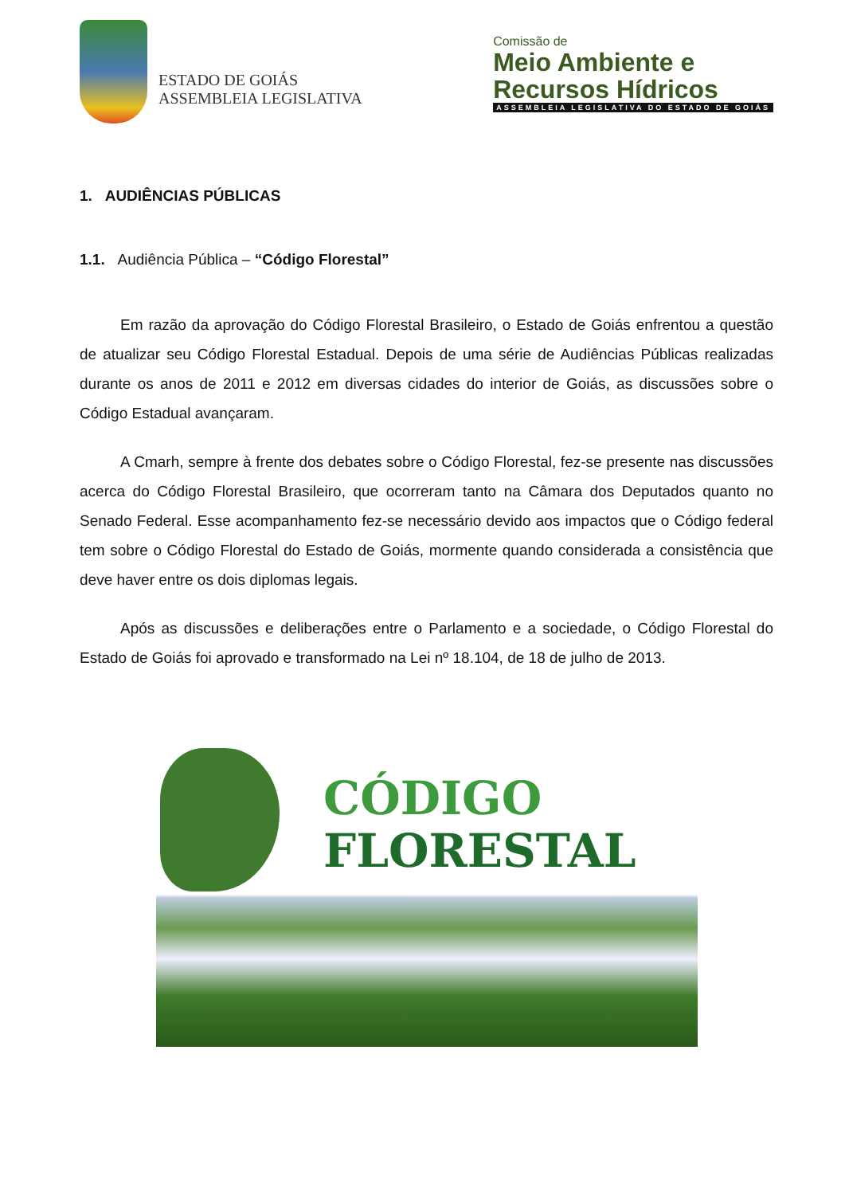ESTADO DE GOIÁS
ASSEMBLEIA LEGISLATIVA
Comissão de
Meio Ambiente e
Recursos Hídricos
ASSEMBLEIA LEGISLATIVA DO ESTADO DE GOIÁS
1. AUDIÊNCIAS PÚBLICAS
1.1. Audiência Pública – “Código Florestal”
Em razão da aprovação do Código Florestal Brasileiro, o Estado de Goiás enfrentou a questão de atualizar seu Código Florestal Estadual. Depois de uma série de Audiências Públicas realizadas durante os anos de 2011 e 2012 em diversas cidades do interior de Goiás, as discussões sobre o Código Estadual avançaram.
A Cmarh, sempre à frente dos debates sobre o Código Florestal, fez-se presente nas discussões acerca do Código Florestal Brasileiro, que ocorreram tanto na Câmara dos Deputados quanto no Senado Federal. Esse acompanhamento fez-se necessário devido aos impactos que o Código federal tem sobre o Código Florestal do Estado de Goiás, mormente quando considerada a consistência que deve haver entre os dois diplomas legais.
Após as discussões e deliberações entre o Parlamento e a sociedade, o Código Florestal do Estado de Goiás foi aprovado e transformado na Lei nº 18.104, de 18 de julho de 2013.
CÓDIGO
FLORESTAL